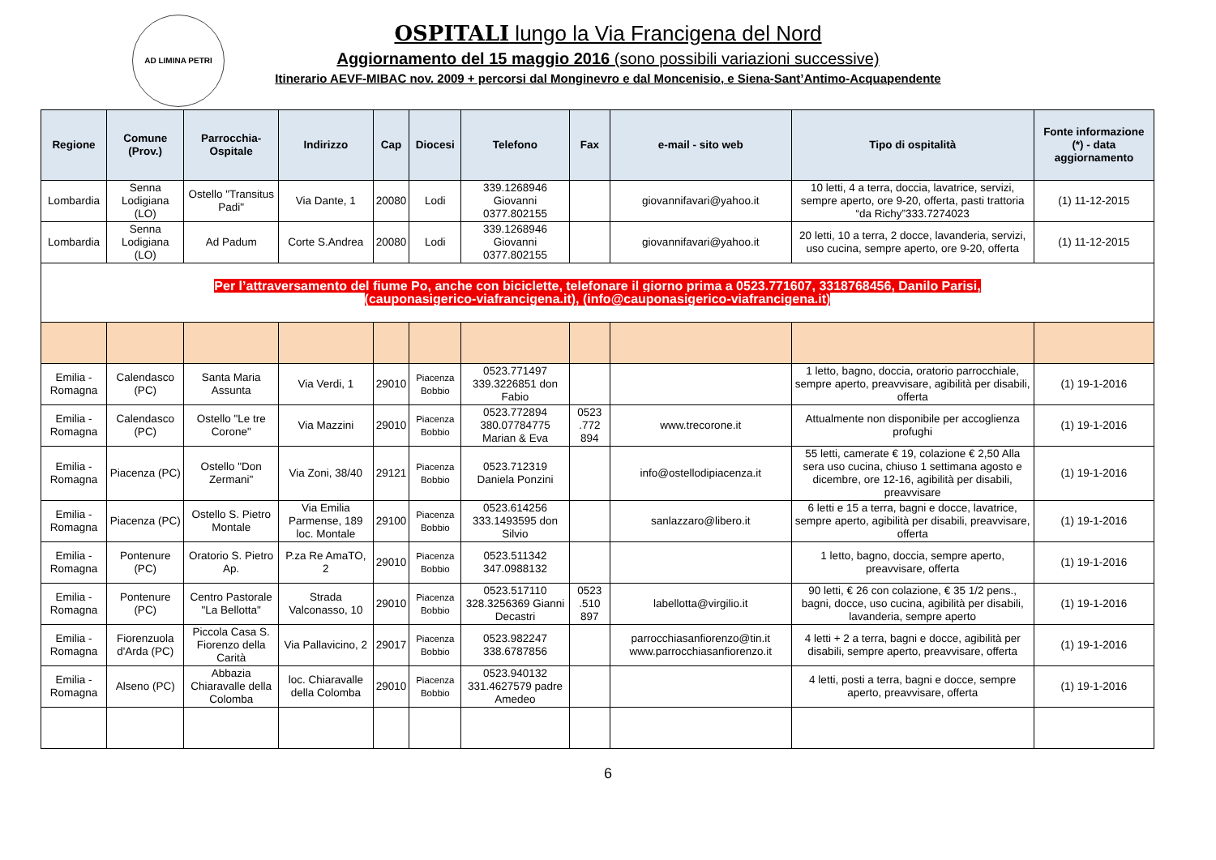AD LIMINA PETRI
OSPITALI lungo la Via Francigena del Nord
Aggiornamento del 15 maggio 2016 (sono possibili variazioni successive)
Itinerario AEVF-MIBAC nov. 2009 + percorsi dal Monginevro e dal Moncenisio, e Siena-Sant’Antimo-Acquapendente
| Regione | Comune (Prov.) | Parrocchia-Ospitale | Indirizzo | Cap | Diocesi | Telefono | Fax | e-mail - sito web | Tipo di ospitalità | Fonte informazione (*) - data aggiornamento |
| --- | --- | --- | --- | --- | --- | --- | --- | --- | --- | --- |
| Lombardia | Senna Lodigiana (LO) | Ostello "Transitus Padi" | Via Dante, 1 | 20080 | Lodi | 339.1268946 Giovanni 0377.802155 | | giovannifavari@yahoo.it | 10 letti, 4 a terra, doccia, lavatrice, servizi, sempre aperto, ore 9-20, offerta, pasti trattoria “da Richy”333.7274023 | (1) 11-12-2015 |
| Lombardia | Senna Lodigiana (LO) | Ad Padum | Corte S.Andrea | 20080 | Lodi | 339.1268946 Giovanni 0377.802155 | | giovannifavari@yahoo.it | 20 letti, 10 a terra, 2 docce, lavanderia, servizi, uso cucina, sempre aperto, ore 9-20, offerta | (1) 11-12-2015 |
| Per l’attraversamento del fiume Po, anche con biciclette, telefonare il giorno prima a 0523.771607, 3318768456, Danilo Parisi, (cauponasigerico-viafrancigena.it), (info@cauponasigerico-viafrancigena.it) | | | | | | | | | | |
| Emilia - Romagna | Calendasco (PC) | Santa Maria Assunta | Via Verdi, 1 | 29010 | Piacenza Bobbio | 0523.771497 339.3226851 don Fabio | | | 1 letto, bagno, doccia, oratorio parrocchiale, sempre aperto, preavvisare, agibilità per disabili, offerta | (1) 19-1-2016 |
| Emilia - Romagna | Calendasco (PC) | Ostello "Le tre Corone" | Via Mazzini | 29010 | Piacenza Bobbio | 0523.772894 380.07784775 Marian & Eva | 0523 .772 894 | www.trecorone.it | Attualmente non disponibile per accoglienza profughi | (1) 19-1-2016 |
| Emilia - Romagna | Piacenza (PC) | Ostello "Don Zermani" | Via Zoni, 38/40 | 29121 | Piacenza Bobbio | 0523.712319 Daniela Ponzini | | info@ostellodipiacenza.it | 55 letti, camerate € 19, colazione € 2,50 Alla sera uso cucina, chiuso 1 settimana agosto e dicembre, ore 12-16, agibilità per disabili, preavvisare | (1) 19-1-2016 |
| Emilia - Romagna | Piacenza (PC) | Ostello S. Pietro Montale | Via Emilia Parmense, 189 loc. Montale | 29100 | Piacenza Bobbio | 0523.614256 333.1493595 don Silvio | | sanlazzaro@libero.it | 6 letti e 15 a terra, bagni e docce, lavatrice, sempre aperto, agibilità per disabili, preavvisare, offerta | (1) 19-1-2016 |
| Emilia - Romagna | Pontenure (PC) | Oratorio S. Pietro Ap. | P.za Re AmaTO, 2 | 29010 | Piacenza Bobbio | 0523.511342 347.0988132 | | | 1 letto, bagno, doccia, sempre aperto, preavvisare, offerta | (1) 19-1-2016 |
| Emilia - Romagna | Pontenure (PC) | Centro Pastorale "La Bellotta" | Strada Valconasso, 10 | 29010 | Piacenza Bobbio | 0523.517110 328.3256369 Gianni Decastri | 0523 .510 897 | labellotta@virgilio.it | 90 letti, € 26 con colazione, € 35 1/2 pens., bagni, docce, uso cucina, agibilità per disabili, lavanderia, sempre aperto | (1) 19-1-2016 |
| Emilia - Romagna | Fiorenzuola d'Arda (PC) | Piccola Casa S. Fiorenzo della Carità | Via Pallavicino, 2 | 29017 | Piacenza Bobbio | 0523.982247 338.6787856 | | parrocchiasanfiorenzo@tin.it www.parrocchiasanfiorenzo.it | 4 letti + 2 a terra, bagni e docce, agibilità per disabili, sempre aperto, preavvisare, offerta | (1) 19-1-2016 |
| Emilia - Romagna | Alseno (PC) | Abbazia Chiaravalle della Colomba | loc. Chiaravalle della Colomba | 29010 | Piacenza Bobbio | 0523.940132 331.4627579 padre Amedeo | | | 4 letti, posti a terra, bagni e docce, sempre aperto, preavvisare, offerta | (1) 19-1-2016 |
6